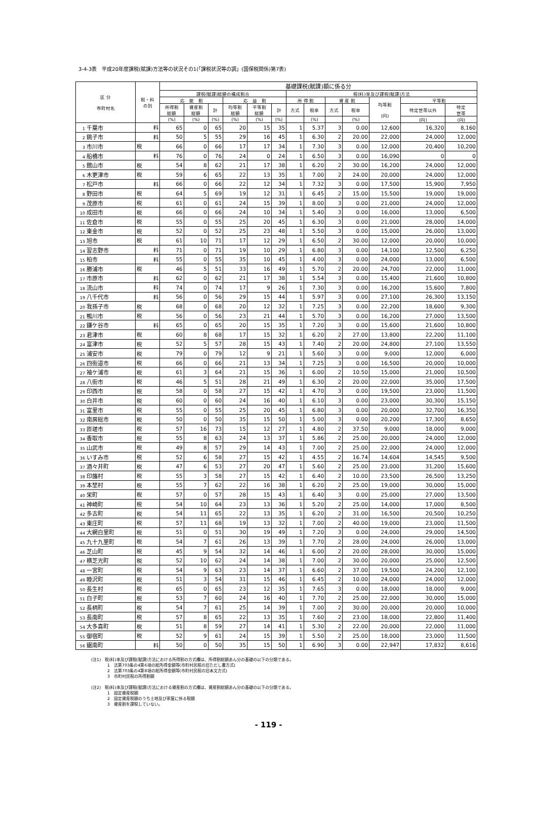3-4-3表　平成20年度課税(賦課)方法等の状況その1(「課税状況等の調」(国保税関係)第7表)
| 区 分 市町村名 | 税・料 の別 | 基礎課税(賦課)額に係る分 | | | | | | | | | | | | |
| --- | --- | --- | --- | --- | --- | --- | --- | --- | --- | --- | --- | --- | --- | --- |
| | | 課税(賦課)総額の構成割合 | | | | | | 税(料)率及び課税(賦課)方法 | | | | | | |
| | | 応 能 割 | | | 応 益 割 | | | 所 得 割 | | 資 産 割 | | 均等割 (円) | 平等割 | |
| | | 所得割 総額 | 資産割 総額 | 計 | 均等割 総額 | 平等割 総額 | 計 | 方式 | 税率 | 方式 | 税率 | | 特定世帯以外 | 特定 世帯 |
| | | (%) | (%) | (%) | (%) | (%) | (%) | | (%) | | (%) | | (円) | (円) |
| 1 千葉市 | 料 | 65 | 0 | 65 | 20 | 15 | 35 | 1 | 5.37 | 3 | 0.00 | 12,600 | 16,320 | 8,160 |
| 2 銚子市 | 料 | 50 | 5 | 55 | 29 | 16 | 45 | 1 | 6.30 | 2 | 20.00 | 22,000 | 24,000 | 12,000 |
| 3 市川市 | 税 | 66 | 0 | 66 | 17 | 17 | 34 | 1 | 7.30 | 3 | 0.00 | 12,000 | 20,400 | 10,200 |
| 4 船橋市 | 料 | 76 | 0 | 76 | 24 | 0 | 24 | 1 | 6.50 | 3 | 0.00 | 16,090 | 0 | 0 |
| 5 館山市 | 税 | 54 | 8 | 62 | 21 | 17 | 38 | 1 | 6.20 | 2 | 30.00 | 16,200 | 24,000 | 12,000 |
| 6 木更津市 | 税 | 59 | 6 | 65 | 22 | 13 | 35 | 1 | 7.00 | 2 | 24.00 | 20,000 | 24,000 | 12,000 |
| 7 松戸市 | 料 | 66 | 0 | 66 | 22 | 12 | 34 | 1 | 7.32 | 3 | 0.00 | 17,500 | 15,900 | 7,950 |
| 8 野田市 | 税 | 64 | 5 | 69 | 19 | 12 | 31 | 1 | 6.45 | 2 | 15.00 | 15,500 | 19,000 | 19,000 |
| 9 茂原市 | 税 | 61 | 0 | 61 | 24 | 15 | 39 | 1 | 8.00 | 3 | 0.00 | 21,000 | 24,000 | 12,000 |
| 10 成田市 | 税 | 66 | 0 | 66 | 24 | 10 | 34 | 1 | 5.40 | 3 | 0.00 | 16,000 | 13,000 | 6,500 |
| 11 佐倉市 | 税 | 55 | 0 | 55 | 25 | 20 | 45 | 1 | 6.30 | 3 | 0.00 | 21,000 | 28,000 | 14,000 |
| 12 東金市 | 税 | 52 | 0 | 52 | 25 | 23 | 48 | 1 | 5.50 | 3 | 0.00 | 15,000 | 26,000 | 13,000 |
| 13 旭市 | 税 | 61 | 10 | 71 | 17 | 12 | 29 | 1 | 6.50 | 2 | 30.00 | 12,000 | 20,000 | 10,000 |
| 14 習志野市 | 料 | 71 | 0 | 71 | 19 | 10 | 29 | 1 | 6.80 | 3 | 0.00 | 14,100 | 12,500 | 6,250 |
| 15 柏市 | 料 | 55 | 0 | 55 | 35 | 10 | 45 | 1 | 4.00 | 3 | 0.00 | 24,000 | 13,000 | 6,500 |
| 16 勝浦市 | 税 | 46 | 5 | 51 | 33 | 16 | 49 | 1 | 5.70 | 2 | 20.00 | 24,700 | 22,000 | 11,000 |
| 17 市原市 | 料 | 62 | 0 | 62 | 21 | 17 | 38 | 1 | 5.54 | 3 | 0.00 | 15,400 | 21,600 | 10,800 |
| 18 流山市 | 料 | 74 | 0 | 74 | 17 | 9 | 26 | 1 | 7.30 | 3 | 0.00 | 16,200 | 15,600 | 7,800 |
| 19 八千代市 | 料 | 56 | 0 | 56 | 29 | 15 | 44 | 1 | 5.97 | 3 | 0.00 | 27,100 | 26,300 | 13,150 |
| 20 我孫子市 | 税 | 68 | 0 | 68 | 20 | 12 | 32 | 1 | 7.25 | 3 | 0.00 | 22,200 | 18,600 | 9,300 |
| 21 鴨川市 | 税 | 56 | 0 | 56 | 23 | 21 | 44 | 1 | 5.70 | 3 | 0.00 | 16,200 | 27,000 | 13,500 |
| 22 鎌ケ谷市 | 料 | 65 | 0 | 65 | 20 | 15 | 35 | 1 | 7.20 | 3 | 0.00 | 15,600 | 21,600 | 10,800 |
| 23 君津市 | 税 | 60 | 8 | 68 | 17 | 15 | 32 | 1 | 6.20 | 2 | 27.00 | 13,800 | 22,200 | 11,100 |
| 24 富津市 | 税 | 52 | 5 | 57 | 28 | 15 | 43 | 1 | 7.40 | 2 | 20.00 | 24,800 | 27,100 | 13,550 |
| 25 浦安市 | 税 | 79 | 0 | 79 | 12 | 9 | 21 | 1 | 5.60 | 3 | 0.00 | 9,000 | 12,000 | 6,000 |
| 26 四街道市 | 税 | 66 | 0 | 66 | 21 | 13 | 34 | 1 | 7.25 | 3 | 0.00 | 16,500 | 20,000 | 10,000 |
| 27 袖ケ浦市 | 税 | 61 | 3 | 64 | 21 | 15 | 36 | 1 | 6.00 | 2 | 10.50 | 15,000 | 21,000 | 10,500 |
| 28 八街市 | 税 | 46 | 5 | 51 | 28 | 21 | 49 | 1 | 6.30 | 2 | 20.00 | 22,000 | 35,000 | 17,500 |
| 29 印西市 | 税 | 58 | 0 | 58 | 27 | 15 | 42 | 1 | 4.70 | 3 | 0.00 | 19,500 | 23,000 | 11,500 |
| 30 白井市 | 税 | 60 | 0 | 60 | 24 | 16 | 40 | 1 | 6.10 | 3 | 0.00 | 23,000 | 30,300 | 15,150 |
| 31 富里市 | 税 | 55 | 0 | 55 | 25 | 20 | 45 | 1 | 6.80 | 3 | 0.00 | 20,000 | 32,700 | 16,350 |
| 32 南房総市 | 税 | 50 | 0 | 50 | 35 | 15 | 50 | 1 | 5.00 | 3 | 0.00 | 20,200 | 17,300 | 8,650 |
| 33 匝瑳市 | 税 | 57 | 16 | 73 | 15 | 12 | 27 | 1 | 4.80 | 2 | 37.50 | 9,000 | 18,000 | 9,000 |
| 34 香取市 | 税 | 55 | 8 | 63 | 24 | 13 | 37 | 1 | 5.86 | 2 | 25.00 | 20,000 | 24,000 | 12,000 |
| 35 山武市 | 税 | 49 | 8 | 57 | 29 | 14 | 43 | 1 | 7.00 | 2 | 25.00 | 22,000 | 24,000 | 12,000 |
| 36 いすみ市 | 税 | 52 | 6 | 58 | 27 | 15 | 42 | 1 | 4.55 | 2 | 16.74 | 14,604 | 14,545 | 9,500 |
| 37 酒々井町 | 税 | 47 | 6 | 53 | 27 | 20 | 47 | 1 | 5.60 | 2 | 25.00 | 23,000 | 31,200 | 15,600 |
| 38 印旛村 | 税 | 55 | 3 | 58 | 27 | 15 | 42 | 1 | 6.40 | 2 | 10.00 | 23,500 | 26,500 | 13,250 |
| 39 本埜村 | 税 | 55 | 7 | 62 | 22 | 16 | 38 | 1 | 6.20 | 2 | 25.00 | 19,000 | 30,000 | 15,000 |
| 40 栄町 | 税 | 57 | 0 | 57 | 28 | 15 | 43 | 1 | 6.40 | 3 | 0.00 | 25,000 | 27,000 | 13,500 |
| 41 神崎町 | 税 | 54 | 10 | 64 | 23 | 13 | 36 | 1 | 5.20 | 2 | 25.00 | 14,000 | 17,000 | 8,500 |
| 42 多古町 | 税 | 54 | 11 | 65 | 22 | 13 | 35 | 1 | 6.20 | 2 | 31.00 | 16,500 | 20,500 | 10,250 |
| 43 東庄町 | 税 | 57 | 11 | 68 | 19 | 13 | 32 | 1 | 7.00 | 2 | 40.00 | 19,000 | 23,000 | 11,500 |
| 44 大網白里町 | 税 | 51 | 0 | 51 | 30 | 19 | 49 | 1 | 7.20 | 3 | 0.00 | 24,000 | 29,000 | 14,500 |
| 45 九十九里町 | 税 | 54 | 7 | 61 | 26 | 13 | 39 | 1 | 7.70 | 2 | 28.00 | 24,000 | 26,000 | 13,000 |
| 46 芝山町 | 税 | 45 | 9 | 54 | 32 | 14 | 46 | 1 | 6.00 | 2 | 20.00 | 28,000 | 30,000 | 15,000 |
| 47 横芝光町 | 税 | 52 | 10 | 62 | 24 | 14 | 38 | 1 | 7.00 | 2 | 30.00 | 20,000 | 25,000 | 12,500 |
| 48 一宮町 | 税 | 54 | 9 | 63 | 23 | 14 | 37 | 1 | 6.60 | 2 | 37.00 | 19,500 | 24,200 | 12,100 |
| 49 睦沢町 | 税 | 51 | 3 | 54 | 31 | 15 | 46 | 1 | 6.45 | 2 | 10.00 | 24,000 | 24,000 | 12,000 |
| 50 長生村 | 税 | 65 | 0 | 65 | 23 | 12 | 35 | 1 | 7.65 | 3 | 0.00 | 18,000 | 18,000 | 9,000 |
| 51 白子町 | 税 | 53 | 7 | 60 | 24 | 16 | 40 | 1 | 7.70 | 2 | 25.00 | 22,000 | 30,000 | 15,000 |
| 52 長柄町 | 税 | 54 | 7 | 61 | 25 | 14 | 39 | 1 | 7.00 | 2 | 30.00 | 20,000 | 20,000 | 10,000 |
| 53 長南町 | 税 | 57 | 8 | 65 | 22 | 13 | 35 | 1 | 7.60 | 2 | 23.00 | 18,000 | 22,800 | 11,400 |
| 54 大多喜町 | 税 | 51 | 8 | 59 | 27 | 14 | 41 | 1 | 5.30 | 2 | 22.00 | 20,000 | 22,000 | 11,000 |
| 55 御宿町 | 税 | 52 | 9 | 61 | 24 | 15 | 39 | 1 | 5.50 | 2 | 25.00 | 18,000 | 23,000 | 11,500 |
| 56 鋸南町 | 料 | 50 | 0 | 50 | 35 | 15 | 50 | 1 | 6.90 | 3 | 0.00 | 22,947 | 17,832 | 8,616 |
(注1)　税(料)率及び課税(賦課)方法における所得割の方式欄は、所得割総額あん分の基礎の以下の分類である。
　　　　1　法第703条の4第6項の総所得金額等(市町村民税の旧ただし書方式)
　　　　2　法第703条の4第8項の総所得金額等(市町村民税の旧本文方式)
　　　　3　市町村民税の所得割額
(注2)　税(料)率及び課税(賦課)方法における資産割の方式欄は、資産割総額あん分の基礎の以下の分類である。
　　　　1　固定資産税額
　　　　2　固定資産税額のうち土地及び家屋に係る税額
　　　　3　資産割を課税していない。
- 119 -